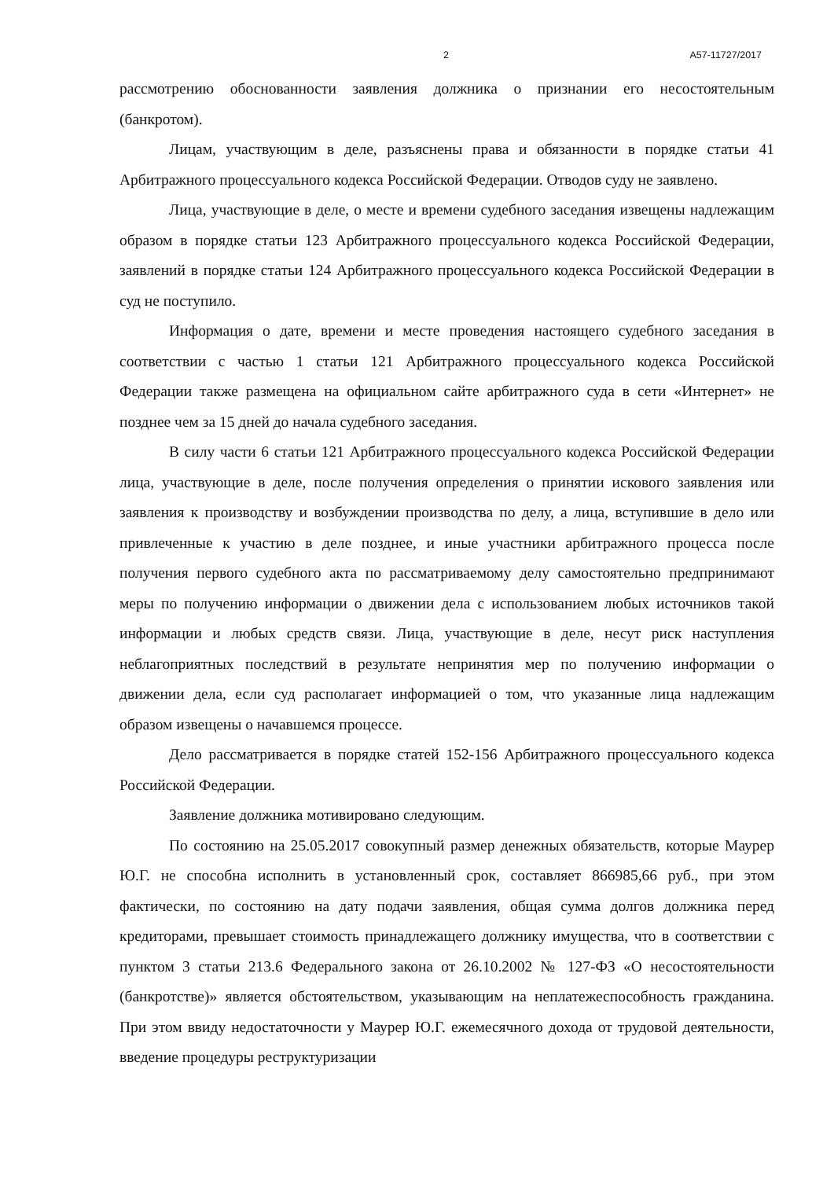2 А57-11727/2017
рассмотрению обоснованности заявления должника о признании его несостоятельным (банкротом).
Лицам, участвующим в деле, разъяснены права и обязанности в порядке статьи 41 Арбитражного процессуального кодекса Российской Федерации. Отводов суду не заявлено.
Лица, участвующие в деле, о месте и времени судебного заседания извещены надлежащим образом в порядке статьи 123 Арбитражного процессуального кодекса Российской Федерации, заявлений в порядке статьи 124 Арбитражного процессуального кодекса Российской Федерации в суд не поступило.
Информация о дате, времени и месте проведения настоящего судебного заседания в соответствии с частью 1 статьи 121 Арбитражного процессуального кодекса Российской Федерации также размещена на официальном сайте арбитражного суда в сети «Интернет» не позднее чем за 15 дней до начала судебного заседания.
В силу части 6 статьи 121 Арбитражного процессуального кодекса Российской Федерации лица, участвующие в деле, после получения определения о принятии искового заявления или заявления к производству и возбуждении производства по делу, а лица, вступившие в дело или привлеченные к участию в деле позднее, и иные участники арбитражного процесса после получения первого судебного акта по рассматриваемому делу самостоятельно предпринимают меры по получению информации о движении дела с использованием любых источников такой информации и любых средств связи. Лица, участвующие в деле, несут риск наступления неблагоприятных последствий в результате непринятия мер по получению информации о движении дела, если суд располагает информацией о том, что указанные лица надлежащим образом извещены о начавшемся процессе.
Дело рассматривается в порядке статей 152-156 Арбитражного процессуального кодекса Российской Федерации.
Заявление должника мотивировано следующим.
По состоянию на 25.05.2017 совокупный размер денежных обязательств, которые Маурер Ю.Г. не способна исполнить в установленный срок, составляет 866985,66 руб., при этом фактически, по состоянию на дату подачи заявления, общая сумма долгов должника перед кредиторами, превышает стоимость принадлежащего должнику имущества, что в соответствии с пунктом 3 статьи 213.6 Федерального закона от 26.10.2002 № 127-ФЗ «О несостоятельности (банкротстве)» является обстоятельством, указывающим на неплатежеспособность гражданина. При этом ввиду недостаточности у Маурер Ю.Г. ежемесячного дохода от трудовой деятельности, введение процедуры реструктуризации